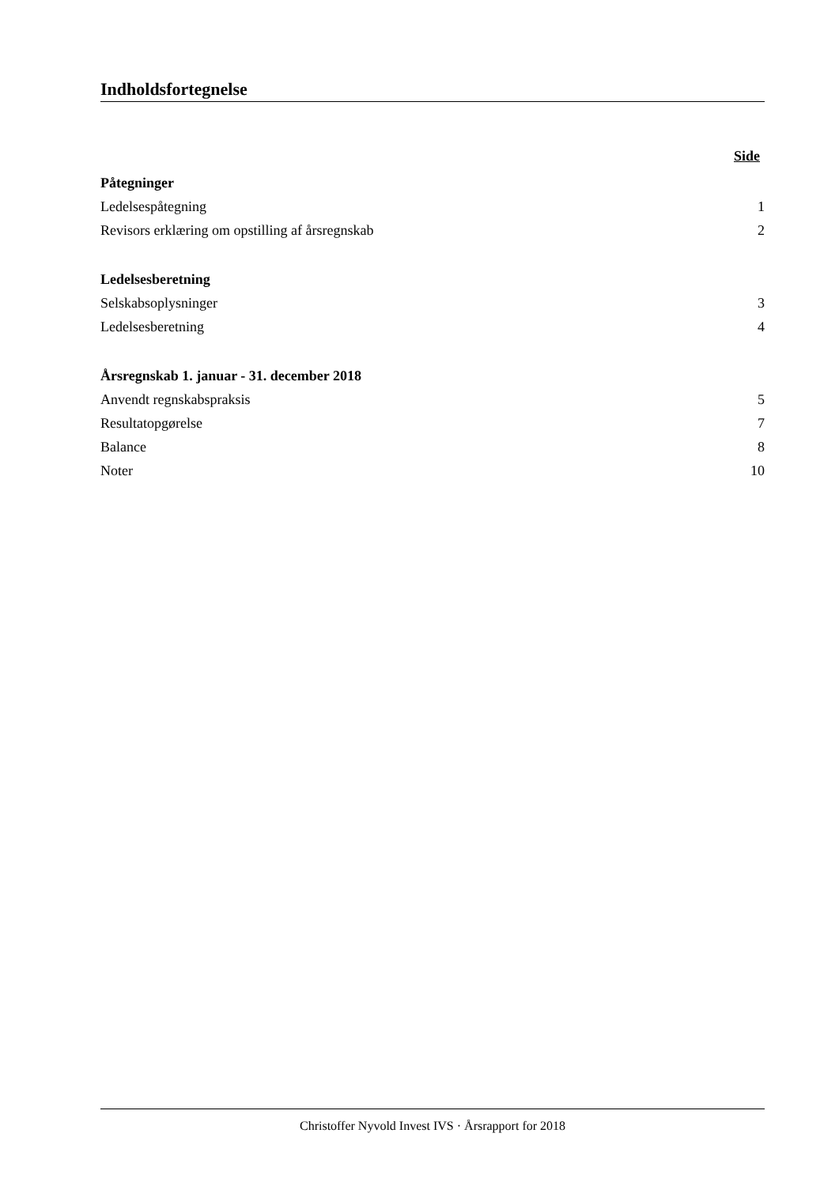Indholdsfortegnelse
Side
Påtegninger
Ledelsespåtegning 1
Revisors erklæring om opstilling af årsregnskab 2
Ledelsesberetning
Selskabsoplysninger 3
Ledelsesberetning 4
Årsregnskab 1. januar - 31. december 2018
Anvendt regnskabspraksis 5
Resultatopgørelse 7
Balance 8
Noter 10
Christoffer Nyvold Invest IVS · Årsrapport for 2018